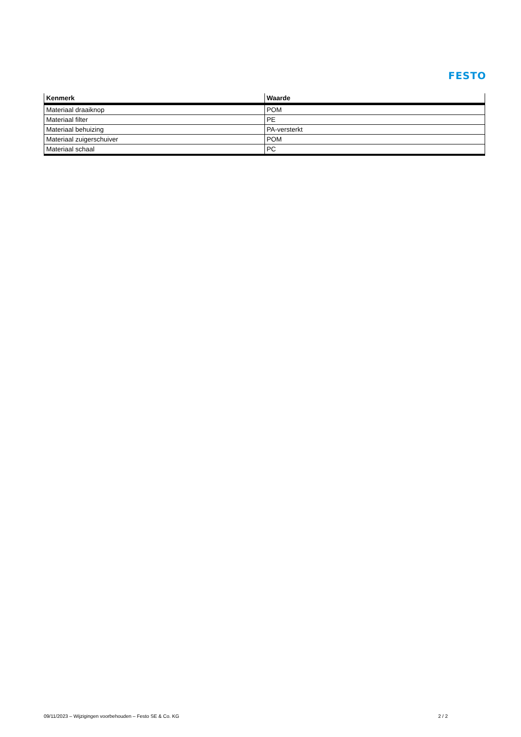FESTO
| Kenmerk | Waarde |
| --- | --- |
| Materiaal draaiknop | POM |
| Materiaal filter | PE |
| Materiaal behuizing | PA-versterkt |
| Materiaal zuigerschuiver | POM |
| Materiaal schaal | PC |
09/11/2023 – Wijzigingen voorbehouden – Festo SE & Co. KG 2 / 2